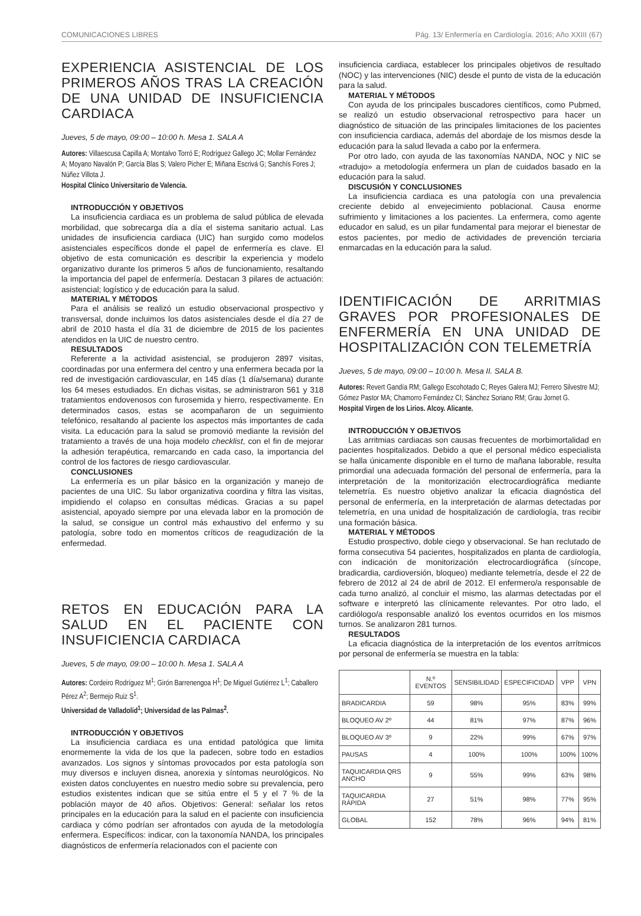COMUNICACIONES LIBRES Pág. 13/ Enfermería en Cardiología. 2016; Año XXIII (67)
EXPERIENCIA ASISTENCIAL DE LOS PRIMEROS AÑOS TRAS LA CREACIÓN DE UNA UNIDAD DE INSUFICIENCIA CARDIACA
Jueves, 5 de mayo, 09:00 – 10:00 h. Mesa 1. SALA A
Autores: Villaescusa Capilla A; Montalvo Torró E; Rodríguez Gallego JC; Mollar Fernández A; Moyano Navalón P; García Blas S; Valero Picher E; Miñana Escrivá G; Sanchís Fores J; Núñez Villota J.
Hospital Clínico Universitario de Valencia.
INTRODUCCIÓN Y OBJETIVOS
La insuficiencia cardiaca es un problema de salud pública de elevada morbilidad, que sobrecarga día a día el sistema sanitario actual. Las unidades de insuficiencia cardiaca (UIC) han surgido como modelos asistenciales específicos donde el papel de enfermería es clave. El objetivo de esta comunicación es describir la experiencia y modelo organizativo durante los primeros 5 años de funcionamiento, resaltando la importancia del papel de enfermería. Destacan 3 pilares de actuación: asistencial; logístico y de educación para la salud.
MATERIAL Y MÉTODOS
Para el análisis se realizó un estudio observacional prospectivo y transversal, donde incluimos los datos asistenciales desde el día 27 de abril de 2010 hasta el día 31 de diciembre de 2015 de los pacientes atendidos en la UIC de nuestro centro.
RESULTADOS
Referente a la actividad asistencial, se produjeron 2897 visitas, coordinadas por una enfermera del centro y una enfermera becada por la red de investigación cardiovascular, en 145 días (1 día/semana) durante los 64 meses estudiados. En dichas visitas, se administraron 561 y 318 tratamientos endovenosos con furosemida y hierro, respectivamente. En determinados casos, estas se acompañaron de un seguimiento telefónico, resaltando al paciente los aspectos más importantes de cada visita. La educación para la salud se promovió mediante la revisión del tratamiento a través de una hoja modelo checklist, con el fin de mejorar la adhesión terapéutica, remarcando en cada caso, la importancia del control de los factores de riesgo cardiovascular.
CONCLUSIONES
La enfermería es un pilar básico en la organización y manejo de pacientes de una UIC. Su labor organizativa coordina y filtra las visitas, impidiendo el colapso en consultas médicas. Gracias a su papel asistencial, apoyado siempre por una elevada labor en la promoción de la salud, se consigue un control más exhaustivo del enfermo y su patología, sobre todo en momentos críticos de reagudización de la enfermedad.
RETOS EN EDUCACIÓN PARA LA SALUD EN EL PACIENTE CON INSUFICIENCIA CARDIACA
Jueves, 5 de mayo, 09:00 – 10:00 h. Mesa 1. SALA A
Autores: Cordeiro Rodríguez M<sup>1</sup>; Girón Barrenengoa H<sup>1</sup>; De Miguel Gutiérrez L<sup>1</sup>; Caballero Pérez A<sup>2</sup>; Bermejo Ruiz S<sup>1</sup>.
Universidad de Valladolid<sup>1</sup>; Universidad de las Palmas<sup>2</sup>.
INTRODUCCIÓN Y OBJETIVOS
La insuficiencia cardiaca es una entidad patológica que limita enormemente la vida de los que la padecen, sobre todo en estadios avanzados. Los signos y síntomas provocados por esta patología son muy diversos e incluyen disnea, anorexia y síntomas neurológicos. No existen datos concluyentes en nuestro medio sobre su prevalencia, pero estudios existentes indican que se sitúa entre el 5 y el 7 % de la población mayor de 40 años. Objetivos: General: señalar los retos principales en la educación para la salud en el paciente con insuficiencia cardiaca y cómo podrían ser afrontados con ayuda de la metodología enfermera. Específicos: indicar, con la taxonomía NANDA, los principales diagnósticos de enfermería relacionados con el paciente con
insuficiencia cardiaca, establecer los principales objetivos de resultado (NOC) y las intervenciones (NIC) desde el punto de vista de la educación para la salud.
MATERIAL Y MÉTODOS
Con ayuda de los principales buscadores científicos, como Pubmed, se realizó un estudio observacional retrospectivo para hacer un diagnóstico de situación de las principales limitaciones de los pacientes con insuficiencia cardiaca, además del abordaje de los mismos desde la educación para la salud llevada a cabo por la enfermera.
Por otro lado, con ayuda de las taxonomías NANDA, NOC y NIC se «tradujo» a metodología enfermera un plan de cuidados basado en la educación para la salud.
DISCUSIÓN Y CONCLUSIONES
La insuficiencia cardiaca es una patología con una prevalencia creciente debido al envejecimiento poblacional. Causa enorme sufrimiento y limitaciones a los pacientes. La enfermera, como agente educador en salud, es un pilar fundamental para mejorar el bienestar de estos pacientes, por medio de actividades de prevención terciaria enmarcadas en la educación para la salud.
IDENTIFICACIÓN DE ARRITMIAS GRAVES POR PROFESIONALES DE ENFERMERÍA EN UNA UNIDAD DE HOSPITALIZACIÓN CON TELEMETRÍA
Jueves, 5 de mayo, 09:00 – 10:00 h. Mesa II. SALA B.
Autores: Revert Gandía RM; Gallego Escohotado C; Reyes Galera MJ; Ferrero Silvestre MJ; Gómez Pastor MA; Chamorro Fernández CI; Sánchez Soriano RM; Grau Jornet G.
Hospital Virgen de los Lirios. Alcoy. Alicante.
INTRODUCCIÓN Y OBJETIVOS
Las arritmias cardiacas son causas frecuentes de morbimortalidad en pacientes hospitalizados. Debido a que el personal médico especialista se halla únicamente disponible en el turno de mañana laborable, resulta primordial una adecuada formación del personal de enfermería, para la interpretación de la monitorización electrocardiográfica mediante telemetría. Es nuestro objetivo analizar la eficacia diagnóstica del personal de enfermería, en la interpretación de alarmas detectadas por telemetría, en una unidad de hospitalización de cardiología, tras recibir una formación básica.
MATERIAL Y MÉTODOS
Estudio prospectivo, doble ciego y observacional. Se han reclutado de forma consecutiva 54 pacientes, hospitalizados en planta de cardiología, con indicación de monitorización electrocardiográfica (síncope, bradicardia, cardioversión, bloqueo) mediante telemetría, desde el 22 de febrero de 2012 al 24 de abril de 2012. El enfermero/a responsable de cada turno analizó, al concluir el mismo, las alarmas detectadas por el software e interpretó las clínicamente relevantes. Por otro lado, el cardiólogo/a responsable analizó los eventos ocurridos en los mismos turnos. Se analizaron 281 turnos.
RESULTADOS
La eficacia diagnóstica de la interpretación de los eventos arrítmicos por personal de enfermería se muestra en la tabla:
| | N.º EVENTOS | SENSIBILIDAD | ESPECIFICIDAD | VPP | VPN |
| --- | --- | --- | --- | --- | --- |
| BRADICARDIA | 59 | 98% | 95% | 83% | 99% |
| BLOQUEO AV 2º | 44 | 81% | 97% | 87% | 96% |
| BLOQUEO AV 3º | 9 | 22% | 99% | 67% | 97% |
| PAUSAS | 4 | 100% | 100% | 100% | 100% |
| TAQUICARDIA QRS ANCHO | 9 | 55% | 99% | 63% | 98% |
| TAQUICARDIA RÁPIDA | 27 | 51% | 98% | 77% | 95% |
| GLOBAL | 152 | 78% | 96% | 94% | 81% |